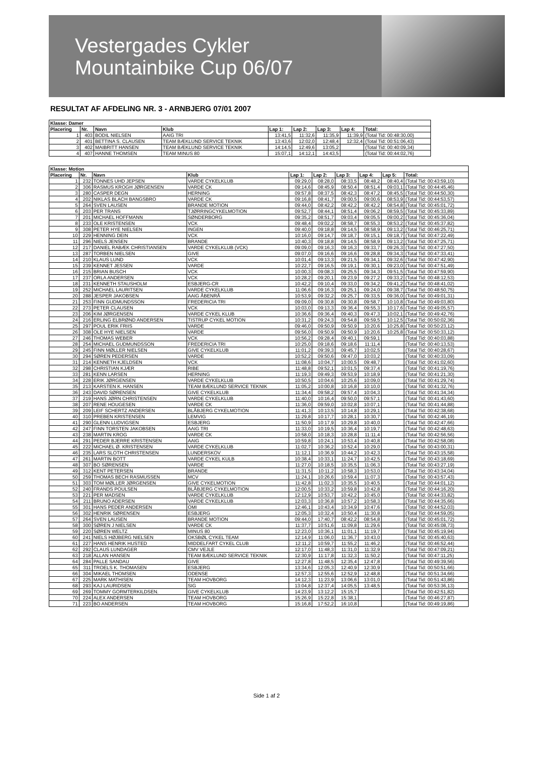Vestergades Cykler
Mountainbike Cup 06/07
RESULTAT AF AFDELING NR. 3 - ARNBJERG 07/01 2007
| Klasse: Damer | | | | | | | | |
| --- | --- | --- | --- | --- | --- | --- | --- | --- |
| Placering | Nr. | Navn | Klub | Lap 1: | Lap 2: | Lap 3: | Lap 4: | Total: |
| 1 | 403 | BODIL NIELSEN | AAIG TRI | 13:41,5 | 11:32,6 | 11:35,9 | 11:39,9 | (Total Tid: 00:48:30,00) |
| 2 | 401 | BETTINA S. CLAUSEN | TEAM BÆKLUND SERVICE TEKNIK | 13:43,6 | 12:02,0 | 12:48,4 | 12:32,4 | (Total Tid: 00:51:06,43) |
| 3 | 402 | MAIBRITT HANSEN | TEAM BÆKLUND SERVICE TEKNIK | 14:14,5 | 12:49,6 | 13:05,2 | | (Total Tid: 00:40:09,34) |
| 4 | 407 | HANNE THOMSEN | TEAM MINUS 80 | 15:07,1 | 14:12,1 | 14:43,5 | | (Total Tid: 00:44:02,76) |
| Klasse: Motion | | | | | | | | | |
| --- | --- | --- | --- | --- | --- | --- | --- | --- | --- |
| Placering | Nr. | Navn | Klub | Lap 1: | Lap 2: | Lap 3: | Lap 4: | Lap 5: | Total: |
| 1 | 232 | TONNES UHD JEPSEN | VARDE CYKELKLUB | 09:29,0 | 08:28,0 | 08:33,5 | 08:48,2 | 08:40,4 | (Total Tid: 00:43:59,10) |
| 2 | 306 | RASMUS KROGH JØRGENSEN | VARDE CK | 09:14,6 | 08:45,9 | 08:50,4 | 08:51,4 | 09:03,1 | (Total Tid: 00:44:45,46) |
| 3 | 280 | CASPER DEGN | HERNING | 09:57,8 | 08:37,5 | 08:42,3 | 08:47,2 | 08:45,5 | (Total Tid: 00:44:50,30) |
| 4 | 202 | NIKLAS BLACH BANGSBRO | VARDE CK | 09:16,8 | 08:41,7 | 09:00,5 | 09:00,6 | 08:53,9 | (Total Tid: 00:44:53,57) |
| 5 | 264 | SVEN LAUSEN | BRANDE MOTION | 09:44,0 | 08:42,2 | 08:42,2 | 08:42,2 | 08:54,8 | (Total Tid: 00:45:01,72) |
| 6 | 203 | PER TRANS | TJØRRINGCYKELMOTION | 09:52,7 | 08:44,1 | 08:51,4 | 09:06,2 | 08:59,5 | (Total Tid: 00:45:33,89) |
| 7 | 201 | MICHAEL HOFFMANN | SØNDERBORG | 09:35,2 | 08:51,7 | 09:03,4 | 09:05,5 | 09:00,2 | (Total Tid: 00:45:36,04) |
| 8 | 233 | OLE KRISTENSEN | VCK | 09:48,4 | 09:02,2 | 08:58,7 | 08:55,3 | 08:53,2 | (Total Tid: 00:45:37,82) |
| 9 | 308 | PETER HYE NIELSEN | INGEN | 09:40,0 | 09:18,8 | 09:14,5 | 08:58,9 | 09:13,2 | (Total Tid: 00:46:25,71) |
| 10 | 229 | HENNING DEIN | VCK | 10:16,0 | 09:14,7 | 09:18,7 | 09:15,1 | 09:18,7 | (Total Tid: 00:47:22,49) |
| 11 | 296 | NIELS JENSEN | BRANDE | 10:40,3 | 09:18,8 | 09:14,5 | 08:58,9 | 09:13,2 | (Total Tid: 00:47:25,71) |
| 12 | 217 | DANIEL RABÆK CHRISTIANSEN | VARDE CYKELKLUB (VCK) | 09:09,0 | 09:16,3 | 09:16,3 | 09:33,7 | 09:26,3 | (Total Tid: 00:47:27,50) |
| 13 | 287 | TORBEN NIELSEN | GIVE | 09:07,0 | 09:16,6 | 09:16,6 | 09:28,8 | 09:34,3 | (Total Tid: 00:47:33,41) |
| 14 | 210 | KLAUS LUND | VCK | 10:01,4 | 09:13,3 | 09:21,5 | 09:34,1 | 09:32,6 | (Total Tid: 00:47:42,90) |
| 15 | 239 | KENNET JESSEN | VARDE | 10:22,7 | 09:16,5 | 09:19,1 | 09:30,1 | 09:23,0 | (Total Tid: 00:47:51,49) |
| 16 | 215 | BRIAN BUSCH | VCK | 10:00,3 | 09:08,3 | 09:25,5 | 09:34,3 | 09:51,5 | (Total Tid: 00:47:59,90) |
| 17 | 237 | ORLA ANDERSEN | VCK | 10:28,2 | 09:20,1 | 09:23,9 | 09:27,2 | 09:33,2 | (Total Tid: 00:48:12,53) |
| 18 | 231 | KENNETH STAUSHOLM | ESBJERG-CR | 10:42,2 | 09:10,4 | 09:33,0 | 09:34,2 | 09:41,2 | (Total Tid: 00:48:41,02) |
| 19 | 252 | MICHAEL LAURITSEN | VARDE CYKELKLUB | 11:06,6 | 09:16,3 | 09:25,1 | 09:24,0 | 09:38,7 | (Total Tid: 00:48:50,75) |
| 20 | 288 | JESPER JAKOBSEN | AAIG ÅBENRÅ | 10:53,9 | 09:32,2 | 09:25,7 | 09:33,5 | 09:36,0 | (Total Tid: 00:49:01,31) |
| 21 | 253 | FINN GUDMUNDSSON | FREDERICIA TRI | 09:09,0 | 09:30,8 | 09:30,8 | 09:58,7 | 10:10,8 | (Total Tid: 00:49:03,80) |
| 22 | 273 | PETER CLAUSEN | VCK | 10:03,0 | 09:13,3 | 09:36,4 | 09:55,3 | 10:17,6 | (Total Tid: 00:49:05,57) |
| 23 | 206 | KIM JØRGENSEN | VARDE CYKEL KLUB | 10:36,6 | 09:36,4 | 09:40,3 | 09:47,3 | 10:02,1 | (Total Tid: 00:49:42,76) |
| 24 | 216 | ERLING ELBRØND ANDERSEN | TISTRUP CYKEL MOTION | 10:31,2 | 09:24,3 | 09:54,8 | 09:59,5 | 10:12,5 | (Total Tid: 00:50:02,36) |
| 25 | 297 | POUL ERIK FRIIS | VARDE | 09:46,0 | 09:50,9 | 09:50,9 | 10:20,6 | 10:25,8 | (Total Tid: 00:50:23,12) |
| 26 | 308 | OLE HYE NIELSEN | VARDE | 09:56,0 | 09:50,9 | 09:50,9 | 10:20,6 | 10:25,8 | (Total Tid: 00:50:33,12) |
| 27 | 246 | THOMAS WEBER | VCK | 10:56,2 | 09:28,4 | 09:40,1 | 09:59,1 | | (Total Tid: 00:40:03,88) |
| 28 | 254 | MICHAEL GUDMUNDSSON | FREDERICIA TRI | 10:25,0 | 09:18,6 | 09:18,6 | 11:11,4 | | (Total Tid: 00:40:13,53) |
| 29 | 245 | FINN MØLLER NIELSEN | GIVE CYKELKLUB | 11:01,2 | 09:39,3 | 09:45,7 | 10:02,5 | | (Total Tid: 00:40:28,67) |
| 30 | 294 | SØREN PEDERSEN | VARDE | 10:52,2 | 09:50,6 | 09:47,0 | 10:03,2 | | (Total Tid: 00:40:33,09) |
| 31 | 214 | KENNETH KJELDSEN | VCK | 11:08,6 | 10:04,7 | 10:00,5 | 09:48,7 | | (Total Tid: 00:41:02,60) |
| 32 | 298 | CHRISTIAN KJÆR | RIBE | 11:48,8 | 09:52,1 | 10:01,5 | 09:37,4 | | (Total Tid: 00:41:19,76) |
| 33 | 281 | KENN LARSEN | HERNING | 11:19,3 | 09:49,3 | 09:53,9 | 10:18,9 | | (Total Tid: 00:41:21,30) |
| 34 | 228 | ERIK JØRGENSEN | VARDE CYKELKLUB | 10:50,5 | 10:04,6 | 10:25,6 | 10:09,0 | | (Total Tid: 00:41:29,74) |
| 35 | 213 | KARSTEN K. HANSEN | TEAM BÆKLUND SERVICE TEKNIK | 11:05,2 | 10:00,8 | 10:16,8 | 10:10,0 | | (Total Tid: 00:41:32,76) |
| 36 | 243 | DAVID SØRENSEN | GIVE CYKELKLUB | 11:34,4 | 09:58,2 | 09:57,4 | 10:04,3 | | (Total Tid: 00:41:34,34) |
| 37 | 219 | HANS JØRN CHRISTENSEN | VARDE CYKELKLUB | 11:40,0 | 10:16,4 | 09:50,0 | 09:57,1 | | (Total Tid: 00:41:43,60) |
| 38 | 207 | RENE HOUGESEN | VARDE CK | 11:36,0 | 09:59,0 | 10:02,8 | 10:07,1 | | (Total Tid: 00:41:44,88) |
| 39 | 209 | LEIF SCHERTZ ANDERSEN | BLÅBJERG CYKELMOTION | 11:41,3 | 10:13,5 | 10:14,8 | 10:29,1 | | (Total Tid: 00:42:38,68) |
| 40 | 310 | PREBEN KRISTENSEN | LEMVIG | 11:29,8 | 10:17,7 | 10:28,1 | 10:30,7 | | (Total Tid: 00:42:46,19) |
| 41 | 290 | GLENN LUDVIGSEN | ESBJERG | 11:50,9 | 10:17,9 | 10:29,8 | 10:40,0 | | (Total Tid: 00:42:47,66) |
| 42 | 247 | FINN TORSTEN JAKOBSEN | AAIG TRI | 11:33,0 | 10:19,5 | 10:36,4 | 10:19,7 | | (Total Tid: 00:42:48,63) |
| 43 | 238 | MARTIN KROG | VARDE CK | 10:58,0 | 10:18,3 | 10:28,8 | 11:11,4 | | (Total Tid: 00:42:56,56) |
| 44 | 291 | PEDER BJERRE KRISTENSEN | AAIG | 10:59,8 | 10:24,1 | 10:53,4 | 10:40,8 | | (Total Tid: 00:42:58,08) |
| 45 | 222 | MICHAEL Ø. KRISTENSEN | VARDE CYKELKLUB | 11:02,7 | 10:36,2 | 10:52,4 | 10:29,0 | | (Total Tid: 00:43:00,31) |
| 46 | 235 | LARS SLOTH CHRISTENSEN | LUNDERSKOV | 11:12,1 | 10:36,9 | 10:44,2 | 10:42,3 | | (Total Tid: 00:43:15,58) |
| 47 | 261 | MARTIN BOTT | VARDE CYKEL KULB | 10:38,4 | 10:33,1 | 11:24,7 | 10:42,5 | | (Total Tid: 00:43:18,69) |
| 48 | 307 | BO SØRENSEN | VARDE | 11:27,0 | 10:18,5 | 10:35,5 | 11:06,3 | | (Total Tid: 00:43:27,19) |
| 49 | 312 | KENT PETERSEN | BRANDE | 11:31,5 | 10:11,2 | 10:58,3 | 10:53,0 | | (Total Tid: 00:43:34,04) |
| 50 | 259 | THOMAS BECH RASMUSSEN | MCV | 11:24,1 | 10:26,6 | 10:59,4 | 11:07,3 | | (Total Tid: 00:43:57,43) |
| 51 | 303 | TOM MØLLER JØRGENSEN | GIVE CYKELMOTION | 11:42,8 | 11:02,3 | 10:35,5 | 10:40,5 | | (Total Tid: 00:44:01,12) |
| 52 | 240 | FRANDS POULSEN | BLÅBJERG CYKELMOTION | 12:00,5 | 10:33,2 | 10:59,8 | 10:42,8 | | (Total Tid: 00:44:16,20) |
| 53 | 221 | PER MADSEN | VARDE CYKELKLUB | 12:12,9 | 10:53,7 | 10:42,2 | 10:45,0 | | (Total Tid: 00:44:33,82) |
| 54 | 211 | BRUNO ADERSEN | VARDE CYKELKLUB | 12:03,3 | 10:36,8 | 10:57,2 | 10:58,3 | | (Total Tid: 00:44:35,66) |
| 55 | 301 | HANS PEDER ANDERSEN | OMI | 12:46,1 | 10:43,4 | 10:34,9 | 10:47,6 | | (Total Tid: 00:44:52,03) |
| 56 | 302 | HENRIK SØRENSEN | ESBJERG | 12:05,3 | 10:32,4 | 10:50,4 | 11:30,8 | | (Total Tid: 00:44:59,05) |
| 57 | 264 | SVEN LAUSEN | BRANDE MOTION | 09:44,0 | 17:40,7 | 08:42,2 | 08:54,8 | | (Total Tid: 00:45:01,72) |
| 58 | 300 | SØREN J NIELSEN | VARDE CK | 11:37,7 | 10:51,6 | 11:09,8 | 11:29,6 | | (Total Tid: 00:45:08,73) |
| 59 | 220 | SØREN WELTZ | MINUS 80 | 12:23,0 | 10:36,1 | 11:01,1 | 11:19,7 | | (Total Tid: 00:45:19,94) |
| 60 | 241 | NIELS HØJBERG NIELSEN | OKSBØL CYKEL TEAM | 12:14,9 | 11:06,0 | 11:36,7 | 10:43,0 | | (Total Tid: 00:45:40,63) |
| 61 | 227 | HANS HENRIK HUSTED | MIDDELFART CYKEL CLUB | 12:11,2 | 10:59,7 | 11:55,2 | 11:46,2 | | (Total Tid: 00:46:52,44) |
| 62 | 292 | CLAUS LUNDAGER | CMV VEJLE | 12:17,0 | 11:48,3 | 11:31,0 | 11:32,9 | | (Total Tid: 00:47:09,21) |
| 63 | 218 | ALLAN HANSEN | TEAM BÆKLUND SERVICE TEKNIK | 12:30,9 | 11:17,8 | 11:32,3 | 11:50,2 | | (Total Tid: 00:47:11,25) |
| 64 | 284 | PALLE SANDAU | GIVE | 12:27,8 | 11:48,5 | 12:35,4 | 12:47,8 | | (Total Tid: 00:49:39,56) |
| 65 | 311 | TROELS K. THOMASEN | ESBJERG | 13:34,6 | 12:05,3 | 12:40,9 | 12:30,9 | | (Total Tid: 00:50:51,66) |
| 66 | 304 | MIKAEL THOMSEN | ODENSE | 12:57,3 | 12:55,6 | 12:52,9 | 12:48,8 | | (Total Tid: 00:51:34,66) |
| 67 | 225 | MARK MATHISEN | TEAM HOVBORG | 14:12,3 | 11:23,9 | 13:06,6 | 13:01,0 | | (Total Tid: 00:51:43,86) |
| 68 | 293 | KAJ LAURIDSEN | SIG | 13:04,8 | 12:37,4 | 14:05,5 | 13:48,5 | | (Total Tid: 00:53:36,13) |
| 69 | 269 | TOMMY GORMTERKILDSEN. | GIVE CYKELKLUB | 14:23,9 | 13:12,2 | 15:15,7 | | | (Total Tid: 00:42:51,82) |
| 70 | 224 | ALEX ANDERSEN | TEAM HOVBORG | 15:26,9 | 15:22,8 | 15:38,1 | | | (Total Tid: 00:46:27,87) |
| 71 | 223 | BO ANDERSEN | TEAM HOVBORG | 15:16,8 | 17:52,2 | 16:10,8 | | | (Total Tid: 00:49:19,86) |
Side 1 af 2